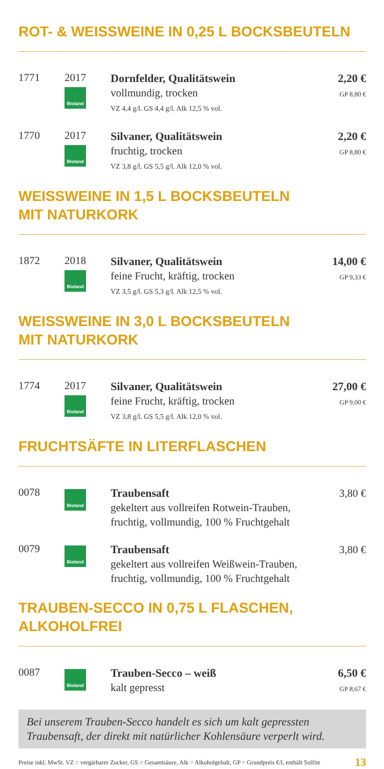ROT- & WEISSWEINE IN 0,25 L BOCKSBEUTELN
1771 2017
Bioland
Dornfelder, Qualitätswein
vollmundig, trocken
VZ 4,4 g/l. GS 4,4 g/l. Alk 12,5 % vol.
2,20 €
GP 8,80 €
1770 2017
Bioland
Silvaner, Qualitätswein
fruchtig, trocken
VZ 3,8 g/l. GS 5,5 g/l. Alk 12,0 % vol.
2,20 €
GP 8,80 €
WEISSWEINE IN 1,5 L BOCKSBEUTELN
MIT NATURKORK
1872 2018
Bioland
Silvaner, Qualitätswein
feine Frucht, kräftig, trocken
VZ 3,5 g/l. GS 5,3 g/l. Alk 12,5 % vol.
14,00 €
GP 9,33 €
WEISSWEINE IN 3,0 L BOCKSBEUTELN
MIT NATURKORK
1774 2017
Bioland
Silvaner, Qualitätswein
feine Frucht, kräftig, trocken
VZ 3,8 g/l. GS 5,5 g/l. Alk 12,0 % vol.
27,00 €
GP 9,00 €
FRUCHTSÄFTE IN LITERFLASCHEN
0078
Bioland
Traubensaft
gekeltert aus vollreifen Rotwein-Trauben,
fruchtig, vollmundig, 100 % Fruchtgehalt
3,80 €
0079
Bioland
Traubensaft
gekeltert aus vollreifen Weißwein-Trauben,
fruchtig, vollmundig, 100 % Fruchtgehalt
3,80 €
TRAUBEN-SECCO IN 0,75 L FLASCHEN,
ALKOHOLFREI
0087
Bioland
Trauben-Secco – weiß
kalt gepresst
6,50 €
GP 8,67 €
Bei unserem Trauben-Secco handelt es sich um kalt gepressten Traubensaft, der direkt mit natürlicher Kohlensäure verperlt wird.
Preise inkl. MwSt. VZ = vergärbarer Zucker, GS = Gesamtsäure, Alk = Alkoholgehalt, GP = Grundpreis €/l, enthält Sulfite 13